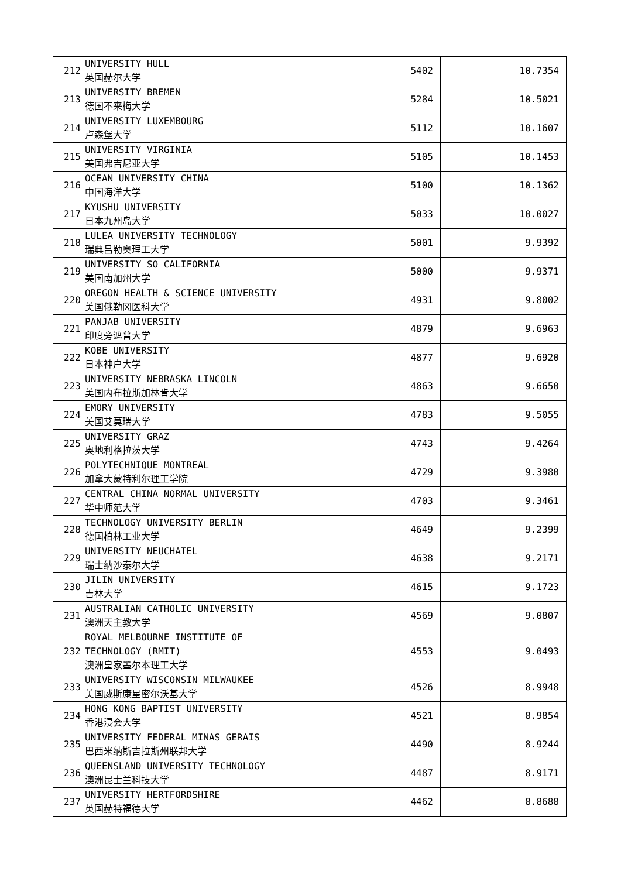| 212 | UNIVERSITY HULL 英国赫尔大学 | 5402 | 10.7354 |
| 213 | UNIVERSITY BREMEN 德国不来梅大学 | 5284 | 10.5021 |
| 214 | UNIVERSITY LUXEMBOURG 卢森堡大学 | 5112 | 10.1607 |
| 215 | UNIVERSITY VIRGINIA 美国弗吉尼亚大学 | 5105 | 10.1453 |
| 216 | OCEAN UNIVERSITY CHINA 中国海洋大学 | 5100 | 10.1362 |
| 217 | KYUSHU UNIVERSITY 日本九州岛大学 | 5033 | 10.0027 |
| 218 | LULEA UNIVERSITY TECHNOLOGY 瑞典吕勒奥理工大学 | 5001 | 9.9392 |
| 219 | UNIVERSITY SO CALIFORNIA 美国南加州大学 | 5000 | 9.9371 |
| 220 | OREGON HEALTH & SCIENCE UNIVERSITY 美国俄勒冈医科大学 | 4931 | 9.8002 |
| 221 | PANJAB UNIVERSITY 印度旁遮普大学 | 4879 | 9.6963 |
| 222 | KOBE UNIVERSITY 日本神户大学 | 4877 | 9.6920 |
| 223 | UNIVERSITY NEBRASKA LINCOLN 美国内布拉斯加林肯大学 | 4863 | 9.6650 |
| 224 | EMORY UNIVERSITY 美国艾莫瑞大学 | 4783 | 9.5055 |
| 225 | UNIVERSITY GRAZ 奥地利格拉茨大学 | 4743 | 9.4264 |
| 226 | POLYTECHNIQUE MONTREAL 加拿大蒙特利尔理工学院 | 4729 | 9.3980 |
| 227 | CENTRAL CHINA NORMAL UNIVERSITY 华中师范大学 | 4703 | 9.3461 |
| 228 | TECHNOLOGY UNIVERSITY BERLIN 德国柏林工业大学 | 4649 | 9.2399 |
| 229 | UNIVERSITY NEUCHATEL 瑞士纳沙泰尔大学 | 4638 | 9.2171 |
| 230 | JILIN UNIVERSITY 吉林大学 | 4615 | 9.1723 |
| 231 | AUSTRALIAN CATHOLIC UNIVERSITY 澳洲天主教大学 | 4569 | 9.0807 |
| 232 | ROYAL MELBOURNE INSTITUTE OF TECHNOLOGY (RMIT) 澳洲皇家墨尔本理工大学 | 4553 | 9.0493 |
| 233 | UNIVERSITY WISCONSIN MILWAUKEE 美国威斯康星密尔沃基大学 | 4526 | 8.9948 |
| 234 | HONG KONG BAPTIST UNIVERSITY 香港浸会大学 | 4521 | 8.9854 |
| 235 | UNIVERSITY FEDERAL MINAS GERAIS 巴西米纳斯吉拉斯州联邦大学 | 4490 | 8.9244 |
| 236 | QUEENSLAND UNIVERSITY TECHNOLOGY 澳洲昆士兰科技大学 | 4487 | 8.9171 |
| 237 | UNIVERSITY HERTFORDSHIRE 英国赫特福德大学 | 4462 | 8.8688 |